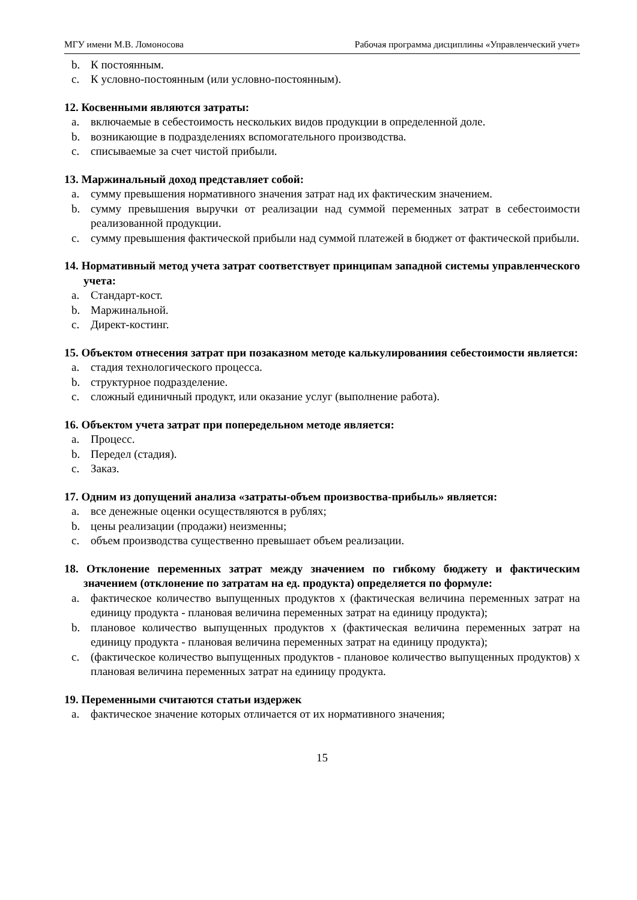МГУ имени М.В. Ломоносова Рабочая программа дисциплины «Управленческий учет»
b. К постоянным.
c. К условно-постоянным (или условно-постоянным).
12. Косвенными являются затраты:
a. включаемые в себестоимость нескольких видов продукции в определенной доле.
b. возникающие в подразделениях вспомогательного производства.
c. списываемые за счет чистой прибыли.
13. Маржинальный доход представляет собой:
a. сумму превышения нормативного значения затрат над их фактическим значением.
b. сумму превышения выручки от реализации над суммой переменных затрат в себестоимости реализованной продукции.
c. сумму превышения фактической прибыли над суммой платежей в бюджет от фактической прибыли.
14. Нормативный метод учета затрат соответствует принципам западной системы управленческого учета:
a. Стандарт-кост.
b. Маржинальной.
c. Директ-костинг.
15. Объектом отнесения затрат при позаказном методе калькулированиия себестоимости является:
a. стадия технологического процесса.
b. структурное подразделение.
c. сложный единичный продукт, или оказание услуг (выполнение работа).
16. Объектом учета затрат при попередельном методе является:
a. Процесс.
b. Передел (стадия).
c. Заказ.
17. Одним из допущений анализа «затраты-объем произвоства-прибыль» является:
a. все денежные оценки осуществляются в рублях;
b. цены реализации (продажи) неизменны;
c. объем производства существенно превышает объем реализации.
18. Отклонение переменных затрат между значением по гибкому бюджету и фактическим значением (отклонение по затратам на ед. продукта) определяется по формуле:
a. фактическое количество выпущенных продуктов х (фактическая величина переменных затрат на единицу продукта - плановая величина переменных затрат на единицу продукта);
b. плановое количество выпущенных продуктов х (фактическая величина переменных затрат на единицу продукта - плановая величина переменных затрат на единицу продукта);
c. (фактическое количество выпущенных продуктов - плановое количество выпущенных продуктов) х плановая величина переменных затрат на единицу продукта.
19. Переменными считаются статьи издержек
a. фактическое значение которых отличается от их нормативного значения;
15